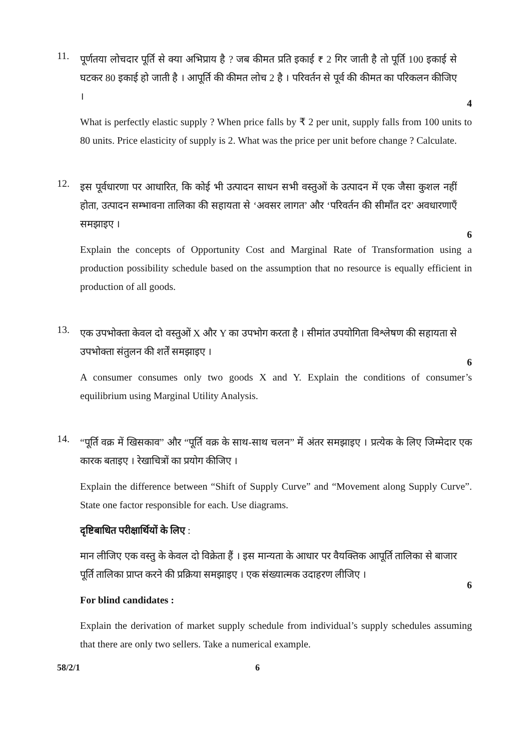11.
पूर्णतया लोचदार पूर्ति से क्या अभिप्राय है ? जब कीमत प्रति इकाई ₹ 2 गिर जाती है तो पूर्ति 100 इकाई से घटकर 80 इकाई हो जाती है । आपूर्ति की कीमत लोच 2 है । परिवर्तन से पूर्व की कीमत का परिकलन कीजिए ।
4
What is perfectly elastic supply ? When price falls by ₹ 2 per unit, supply falls from 100 units to 80 units. Price elasticity of supply is 2. What was the price per unit before change ? Calculate.
12.
इस पूर्वधारणा पर आधारित, कि कोई भी उत्पादन साधन सभी वस्तुओं के उत्पादन में एक जैसा कुशल नहीं होता, उत्पादन सम्भावना तालिका की सहायता से ‘अवसर लागत’ और ‘परिवर्तन की सीमाँत दर’ अवधारणाएँ समझाइए ।
6
Explain the concepts of Opportunity Cost and Marginal Rate of Transformation using a production possibility schedule based on the assumption that no resource is equally efficient in production of all goods.
13.
एक उपभोक्ता केवल दो वस्तुओं X और Y का उपभोग करता है । सीमांत उपयोगिता विश्लेषण की सहायता से उपभोक्ता संतुलन की शर्तें समझाइए ।
6
A consumer consumes only two goods X and Y. Explain the conditions of consumer’s equilibrium using Marginal Utility Analysis.
14.
“पूर्ति वक्र में खिसकाव” और “पूर्ति वक्र के साथ-साथ चलन” में अंतर समझाइए । प्रत्येक के लिए जिम्मेदार एक कारक बताइए । रेखाचित्रों का प्रयोग कीजिए ।
Explain the difference between “Shift of Supply Curve” and “Movement along Supply Curve”. State one factor responsible for each. Use diagrams.
दृष्टिबाधित परीक्षार्थियों के लिए :
मान लीजिए एक वस्तु के केवल दो विक्रेता हैं । इस मान्यता के आधार पर वैयक्तिक आपूर्ति तालिका से बाजार पूर्ति तालिका प्राप्त करने की प्रक्रिया समझाइए । एक संख्यात्मक उदाहरण लीजिए ।
6
For blind candidates :
Explain the derivation of market supply schedule from individual’s supply schedules assuming that there are only two sellers. Take a numerical example.
58/2/1 6